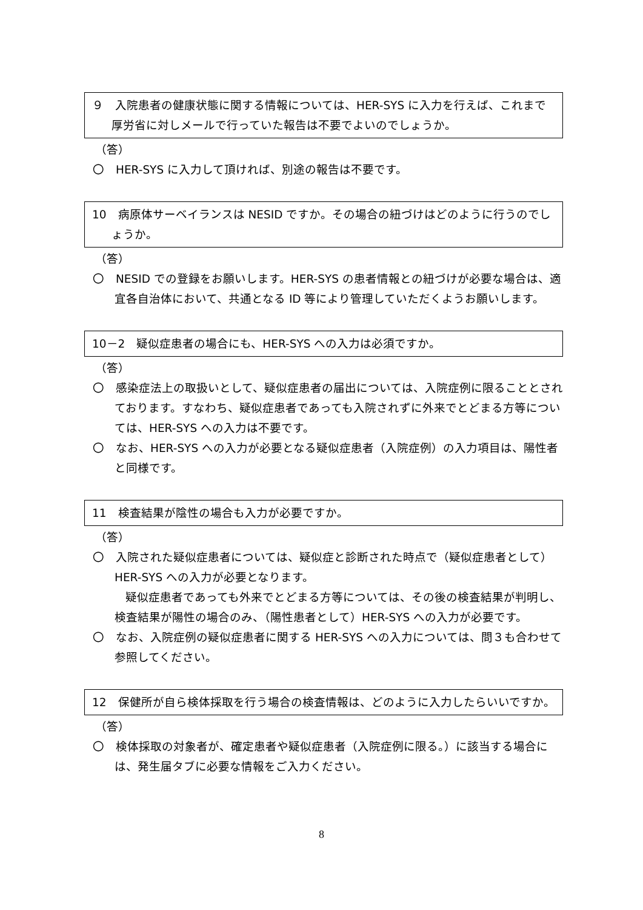９　入院患者の健康状態に関する情報については、HER-SYS に入力を行えば、これまで厚労省に対しメールで行っていた報告は不要でよいのでしょうか。
（答）
〇　HER-SYS に入力して頂ければ、別途の報告は不要です。
10　病原体サーベイランスは NESID ですか。その場合の紐づけはどのように行うのでしょうか。
（答）
〇　NESID での登録をお願いします。HER-SYS の患者情報との紐づけが必要な場合は、適宜各自治体において、共通となる ID 等により管理していただくようお願いします。
10－2　疑似症患者の場合にも、HER-SYS への入力は必須ですか。
（答）
〇　感染症法上の取扱いとして、疑似症患者の届出については、入院症例に限ることとされております。すなわち、疑似症患者であっても入院されずに外来でとどまる方等については、HER-SYS への入力は不要です。
〇　なお、HER-SYS への入力が必要となる疑似症患者（入院症例）の入力項目は、陽性者と同様です。
11　検査結果が陰性の場合も入力が必要ですか。
（答）
〇　入院された疑似症患者については、疑似症と診断された時点で（疑似症患者として）HER-SYS への入力が必要となります。
疑似症患者であっても外来でとどまる方等については、その後の検査結果が判明し、検査結果が陽性の場合のみ、（陽性患者として）HER-SYS への入力が必要です。
〇　なお、入院症例の疑似症患者に関する HER-SYS への入力については、問３も合わせて参照してください。
12　保健所が自ら検体採取を行う場合の検査情報は、どのように入力したらいいですか。
（答）
〇　検体採取の対象者が、確定患者や疑似症患者（入院症例に限る。）に該当する場合には、発生届タブに必要な情報をご入力ください。
8